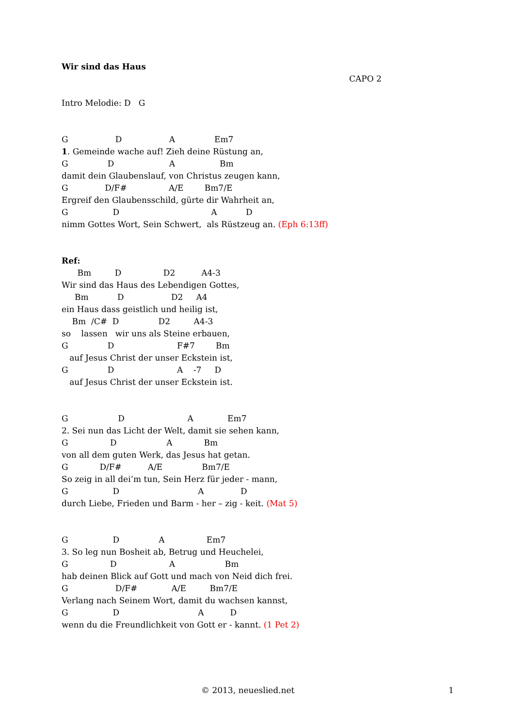Wir sind das Haus
CAPO 2
Intro Melodie: D G
G D A Em7
1. Gemeinde wache auf! Zieh deine Rüstung an,
G D A Bm
damit dein Glaubenslauf, von Christus zeugen kann,
G D/F# A/E Bm7/E
Ergreif den Glaubensschild, gürte dir Wahrheit an,
G D A D
nimm Gottes Wort, Sein Schwert, als Rüstzeug an. (Eph 6:13ff)
Ref:
Bm D D2 A4-3
Wir sind das Haus des Lebendigen Gottes,
Bm D D2 A4
ein Haus dass geistlich und heilig ist,
Bm /C# D D2 A4-3
so lassen wir uns als Steine erbauen,
G D F#7 Bm
auf Jesus Christ der unser Eckstein ist,
G D A -7 D
auf Jesus Christ der unser Eckstein ist.
G D A Em7
2. Sei nun das Licht der Welt, damit sie sehen kann,
G D A Bm
von all dem guten Werk, das Jesus hat getan.
G D/F# A/E Bm7/E
So zeig in all dei’m tun, Sein Herz für jeder - mann,
G D A D
durch Liebe, Frieden und Barm - her – zig - keit. (Mat 5)
G D A Em7
3. So leg nun Bosheit ab, Betrug und Heuchelei,
G D A Bm
hab deinen Blick auf Gott und mach von Neid dich frei.
G D/F# A/E Bm7/E
Verlang nach Seinem Wort, damit du wachsen kannst,
G D A D
wenn du die Freundlichkeit von Gott er - kannt. (1 Pet 2)
© 2013, neueslied.net 1